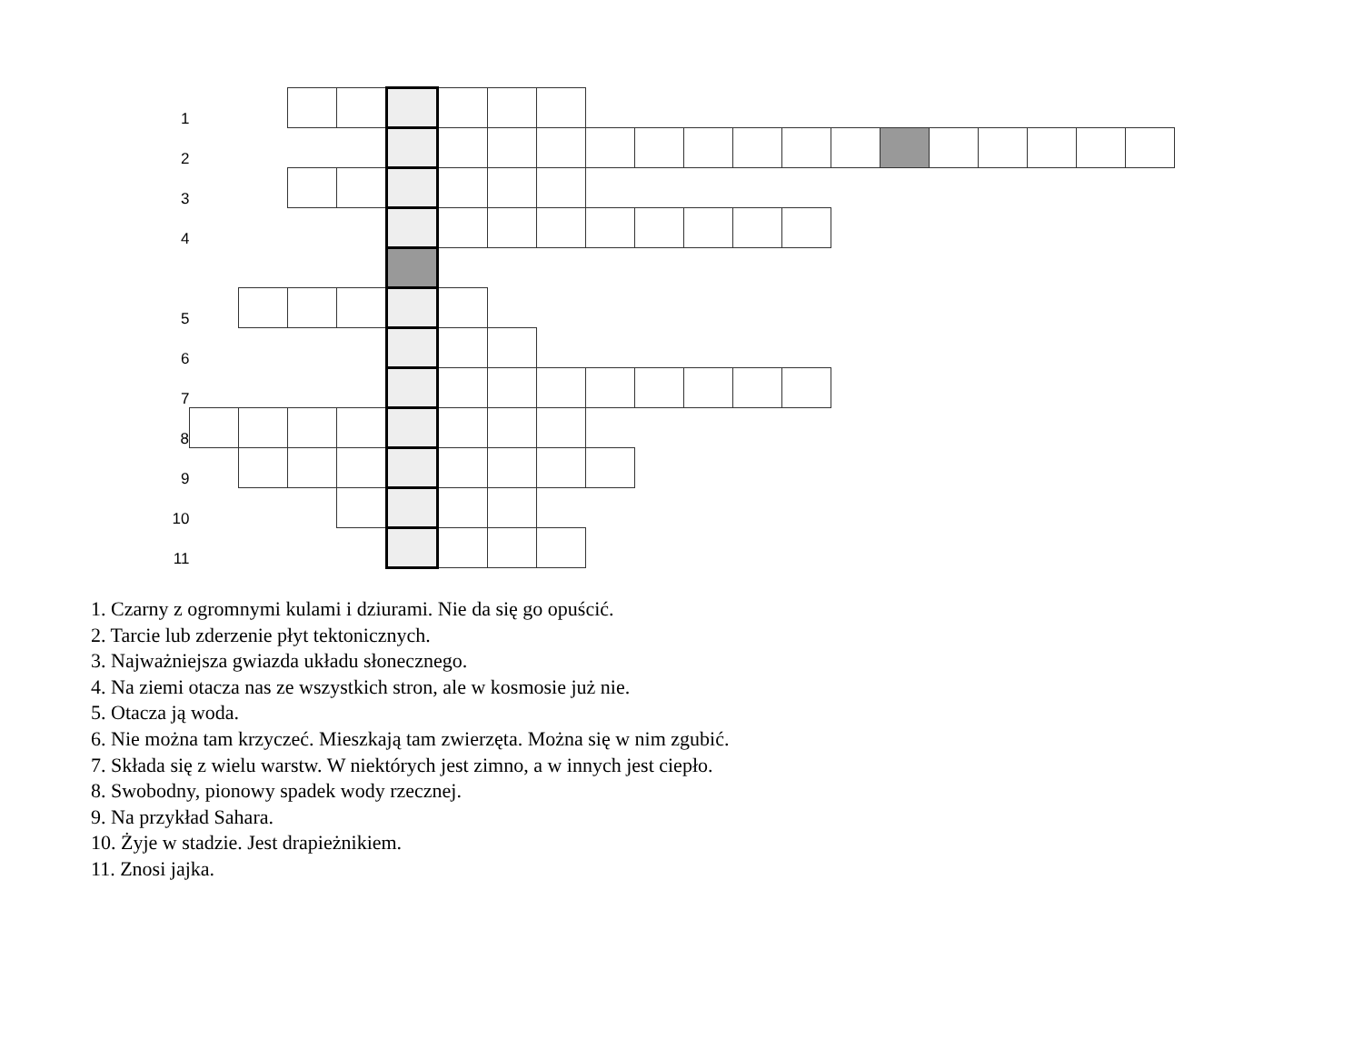| 1 | | | | | | | | | | | | | | | | | | | | |
| 2 | | | | | | | | | | | | | | | | | | | | |
| 3 | | | | | | | | | | | | | | | | | | | | |
| 4 | | | | | | | | | | | | | | | | | | | | |
| 5 | | | | | | | | | | | | | | | | | | | | |
| 6 | | | | | | | | | | | | | | | | | | | | |
| 7 | | | | | | | | | | | | | | | | | | | | |
| 8 | | | | | | | | | | | | | | | | | | | | |
| 9 | | | | | | | | | | | | | | | | | | | | |
| 10 | | | | | | | | | | | | | | | | | | | | |
| 11 | | | | | | | | | | | | | | | | | | | | |
1. Czarny z ogromnymi kulami i dziurami. Nie da się go opuścić.
2. Tarcie lub zderzenie płyt tektonicznych.
3. Najważniejsza gwiazda układu słonecznego.
4. Na ziemi otacza nas ze wszystkich stron, ale w kosmosie już nie.
5. Otacza ją woda.
6. Nie można tam krzyczeć. Mieszkają tam zwierzęta. Można się w nim zgubić.
7. Składa się z wielu warstw. W niektórych jest zimno, a w innych jest ciepło.
8. Swobodny, pionowy spadek wody rzecznej.
9. Na przykład Sahara.
10. Żyje w stadzie. Jest drapieżnikiem.
11. Znosi jajka.